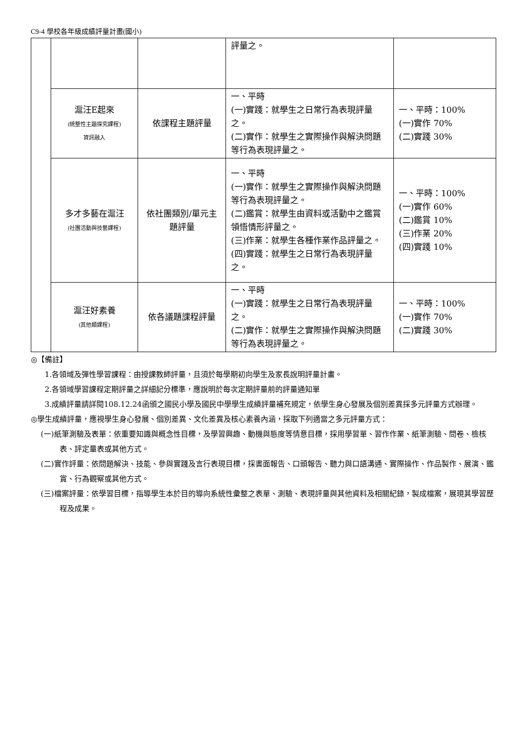C9-4 學校各年級成績評量計畫(國小)
| | | | 評量之。 | |
| | 滬汪E起來 (統整性主題探究課程) 資訊融入 | 依課程主題評量 | 一、平時 (一)實踐：就學生之日常行為表現評量之。 (二)實作：就學生之實際操作與解決問題等行為表現評量之。 | 一、平時：100% (一)實作 70% (二)實踐 30% |
| | 多才多藝在滬汪 (社團活動與技藝課程) | 依社團類別/單元主題評量 | 一、平時 (一)實作：就學生之實際操作與解決問題等行為表現評量之。 (二)鑑賞：就學生由資料或活動中之鑑賞領悟情形評量之。 (三)作業：就學生各種作業作品評量之。 (四)實踐：就學生之日常行為表現評量之。 | 一、平時：100% (一)實作 60% (二)鑑賞 10% (三)作業 20% (四)實踐 10% |
| | 滬汪好素養 (其他類課程) | 依各議題課程評量 | 一、平時 (一)實踐：就學生之日常行為表現評量之。 (二)實作：就學生之實際操作與解決問題等行為表現評量之。 | 一、平時：100% (一)實作 70% (二)實踐 30% |
◎【備註】
1.各領域及彈性學習課程：由授課教師評量，且須於每學期初向學生及家長說明評量計畫。
2.各領域學習課程定期評量之詳細記分標準，應說明於每次定期評量前的評量通知單
3.成績評量請詳閱108.12.24函頒之國民小學及國民中學學生成績評量補充規定，依學生身心發展及個別差異採多元評量方式辦理。
◎學生成績評量，應視學生身心發展、個別差異、文化差異及核心素養內涵，採取下列適當之多元評量方式：
(一)紙筆測驗及表單：依重要知識與概念性目標，及學習興趣、動機與態度等情意目標，採用學習單、習作作業、紙筆測驗、問卷、檢核表、評定量表或其他方式。
(二)實作評量：依問題解決、技能、參與實踐及言行表現目標，採書面報告、口頭報告、聽力與口語溝通、實際操作、作品製作、展演、鑑賞、行為觀察或其他方式。
(三)檔案評量：依學習目標，指導學生本於目的導向系統性彙整之表單、測驗、表現評量與其他資料及相關紀錄，製成檔案，展現其學習歷程及成果。